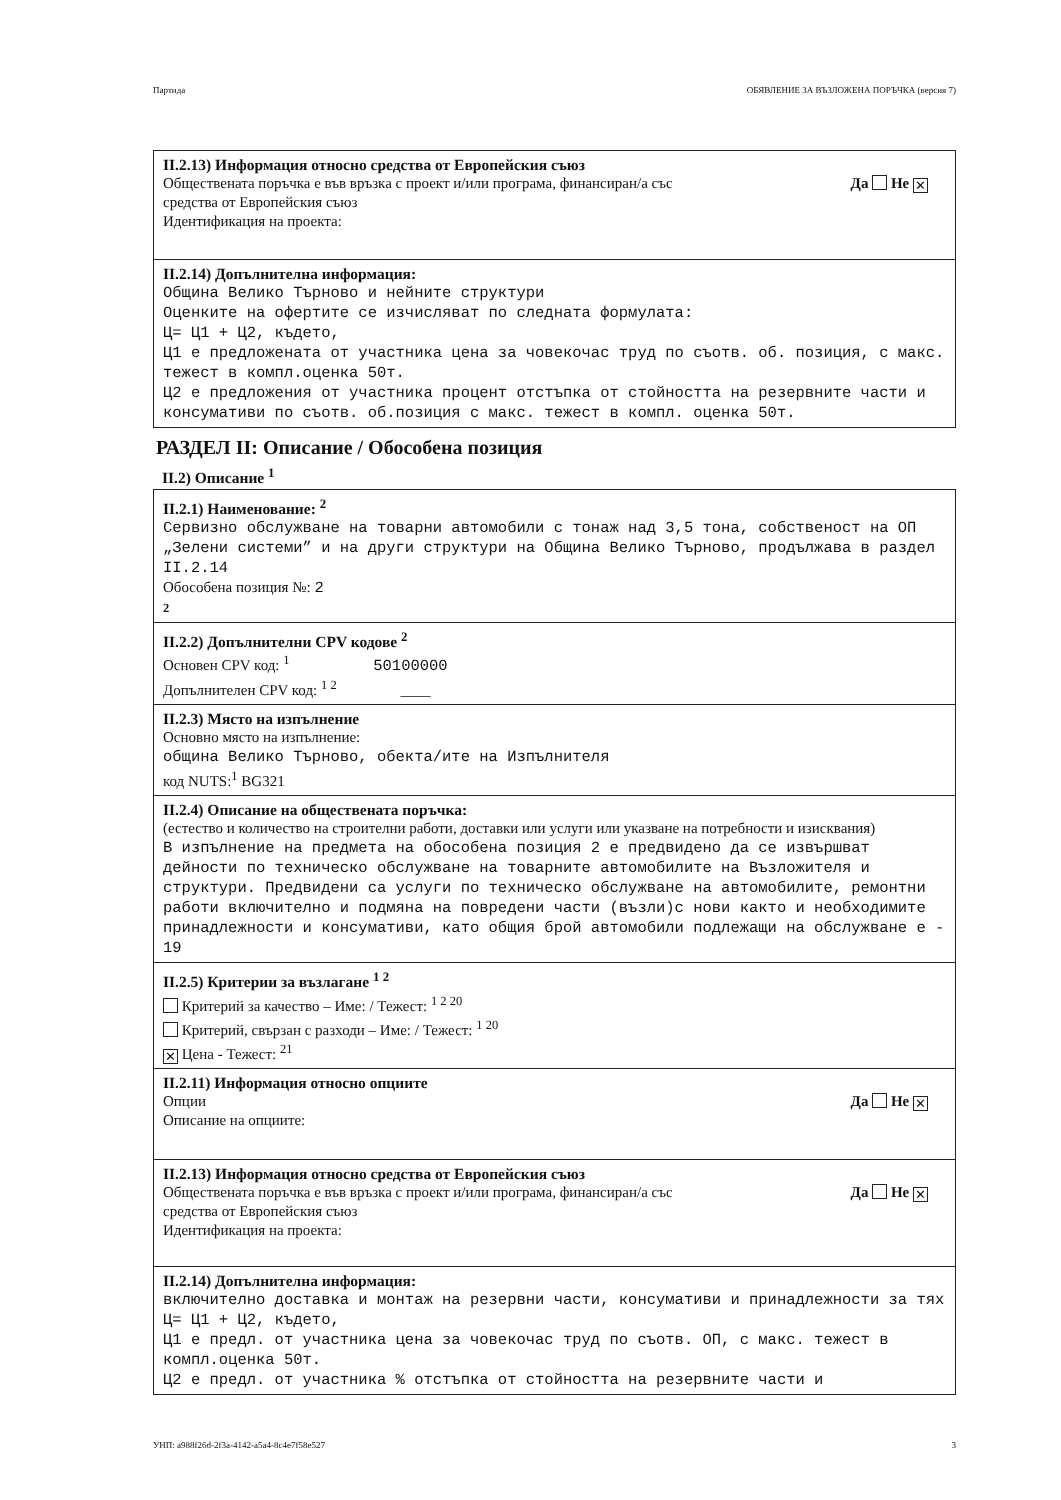Партида ОБЯВЛЕНИЕ ЗА ВЪЗЛОЖЕНА ПОРЪЧКА (версия 7)
II.2.13) Информация относно средства от Европейския съюз
Обществената поръчка е във връзка с проект и/или програма, финансиран/а със
средства от Европейския съюз Да Не ✕
Идентификация на проекта:
II.2.14) Допълнителна информация:
Община Велико Търново и нейните структури
Оценките на офертите се изчисляват по следната формулата:
Ц= Ц1 + Ц2, където,
Ц1 е предложената от участника цена за човекочас труд по съотв. об. позиция, с макс. тежест в компл.оценка 50т.
Ц2 е предложения от участника процент отстъпка от стойността на резервните части и консумативи по съотв. об.позиция с макс. тежест в компл. оценка 50т.
РАЗДЕЛ II: Описание / Обособена позиция
II.2) Описание <sup>1</sup>
II.2.1) Наименование: <sup>2</sup>
Сервизно обслужване на товарни автомобили с тонаж над 3,5 тона, собственост на ОП „Зелени системи” и на други структури на Община Велико Търново, продължава в раздел II.2.14
Обособена позиция №: 2
2
II.2.2) Допълнителни CPV кодове <sup>2</sup>
Основен CPV код: <sup>1</sup> 50100000
Допълнителен CPV код: <sup>1 2</sup> ____
II.2.3) Място на изпълнение
Основно място на изпълнение:
община Велико Търново, обекта/ите на Изпълнителя
код NUTS:<sup>1</sup> BG321
II.2.4) Описание на обществената поръчка:
(естество и количество на строителни работи, доставки или услуги или указване на потребности и изисквания)
В изпълнение на предмета на обособена позиция 2 е предвидено да се извършват дейности по техническо обслужване на товарните автомобилите на Възложителя и структури. Предвидени са услуги по техническо обслужване на автомобилите, ремонтни работи включително и подмяна на повредени части (възли)с нови както и необходимите принадлежности и консумативи, като общия брой автомобили подлежащи на обслужване е - 19
II.2.5) Критерии за възлагане <sup>1 2</sup>
Критерий за качество – Име: / Тежест: <sup>1 2 20</sup>
Критерий, свързан с разходи – Име: / Тежест: <sup>1 20</sup>
✕ Цена - Тежест: <sup>21</sup>
II.2.11) Информация относно опциите
Опции Да Не ✕
Описание на опциите:
II.2.13) Информация относно средства от Европейския съюз
Обществената поръчка е във връзка с проект и/или програма, финансиран/а със
средства от Европейския съюз Да Не ✕
Идентификация на проекта:
II.2.14) Допълнителна информация:
включително доставка и монтаж на резервни части, консумативи и принадлежности за тях
Ц= Ц1 + Ц2, където,
Ц1 е предл. от участника цена за човекочас труд по съотв. ОП, с макс. тежест в компл.оценка 50т.
Ц2 е предл. от участника % отстъпка от стойността на резервните части и
УНП: a988f26d-2f3a-4142-a5a4-8c4e7f58e527 3